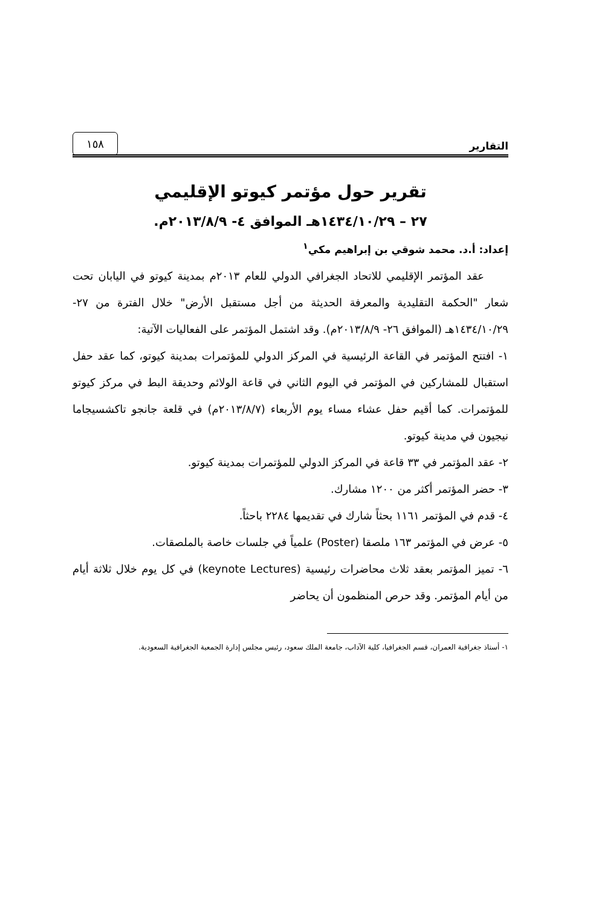التقارير ١٥٨
تقرير حول مؤتمر كيوتو الإقليمي
٢٧ – ١٤٣٤/١٠/٢٩هـ الموافق ٤- ٢٠١٣/٨/٩م.
إعداد: أ.د. محمد شوقي بن إبراهيم مكي<sup>١</sup>
عقد المؤتمر الإقليمي للاتحاد الجغرافي الدولي للعام ٢٠١٣م بمدينة كيوتو في اليابان تحت شعار "الحكمة التقليدية والمعرفة الحديثة من أجل مستقبل الأرض" خلال الفترة من ٢٧- ١٤٣٤/١٠/٢٩هـ (الموافق ٢٦- ٢٠١٣/٨/٩م). وقد اشتمل المؤتمر على الفعاليات الآتية:
١- افتتح المؤتمر في القاعة الرئيسية في المركز الدولي للمؤتمرات بمدينة كيوتو، كما عقد حفل استقبال للمشاركين في المؤتمر في اليوم الثاني في قاعة الولائم وحديقة البط في مركز كيوتو للمؤتمرات. كما أقيم حفل عشاء مساء يوم الأربعاء (٢٠١٣/٨/٧م) في قلعة جانجو تاكشسيجاما نيجيون في مدينة كيوتو.
٢- عقد المؤتمر في ٣٣ قاعة في المركز الدولي للمؤتمرات بمدينة كيوتو.
٣- حضر المؤتمر أكثر من ١٢٠٠ مشارك.
٤- قدم في المؤتمر ١١٦١ بحثاً شارك في تقديمها ٢٢٨٤ باحثاً.
٥- عرض في المؤتمر ١٦٣ ملصقا (Poster) علمياً في جلسات خاصة بالملصقات.
٦- تميز المؤتمر بعقد ثلاث محاضرات رئيسية (keynote Lectures) في كل يوم خلال ثلاثة أيام من أيام المؤتمر. وقد حرص المنظمون أن يحاضر
١- أستاذ جغرافية العمران، قسم الجغرافيا، كلية الآداب، جامعة الملك سعود، رئيس مجلس إدارة الجمعية الجغرافية السعودية.